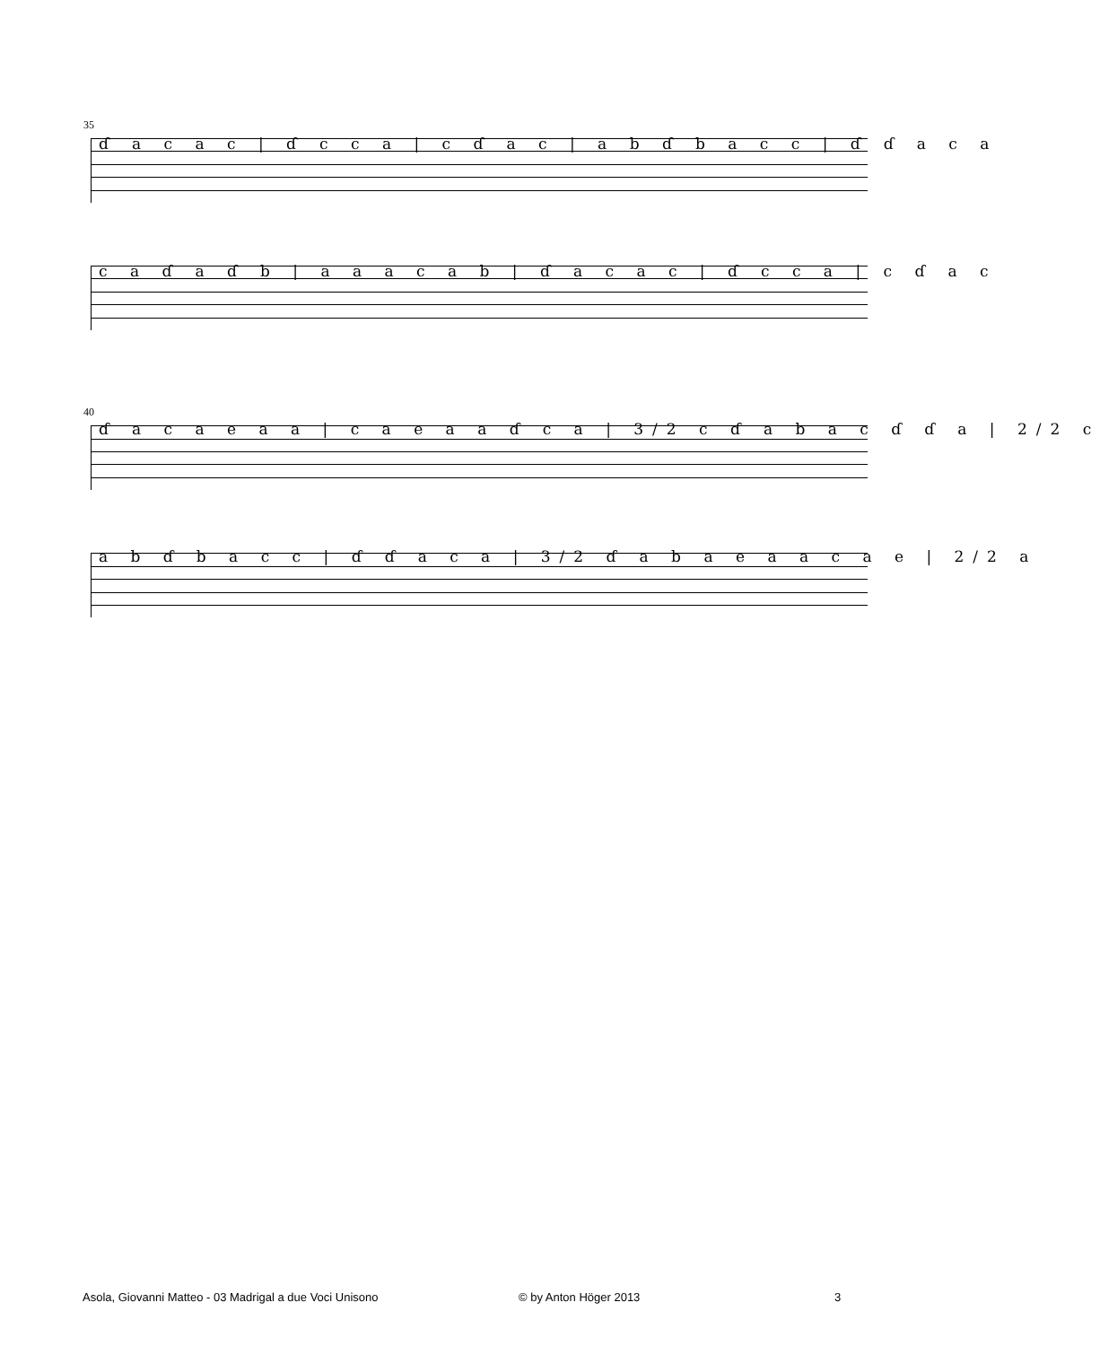35
ɗ a c a c | ɗ c c a | c ɗ a c | a b ɗ b a c c | ɗ ɗ a c a
c a ɗ a ɗ b | a a a c a b | ɗ a c a c | ɗ c c a | c ɗ a c
40
ɗ a c a e a a | c a e a a ɗ c a | 3/2 c ɗ a b a c ɗ ɗ a | 2/2 c
a b ɗ b a c c | ɗ ɗ a c a | 3/2 ɗ a b a e a a c a e | 2/2 a
Asola, Giovanni Matteo - 03 Madrigal a due Voci Unisono
© by Anton Höger 2013 3